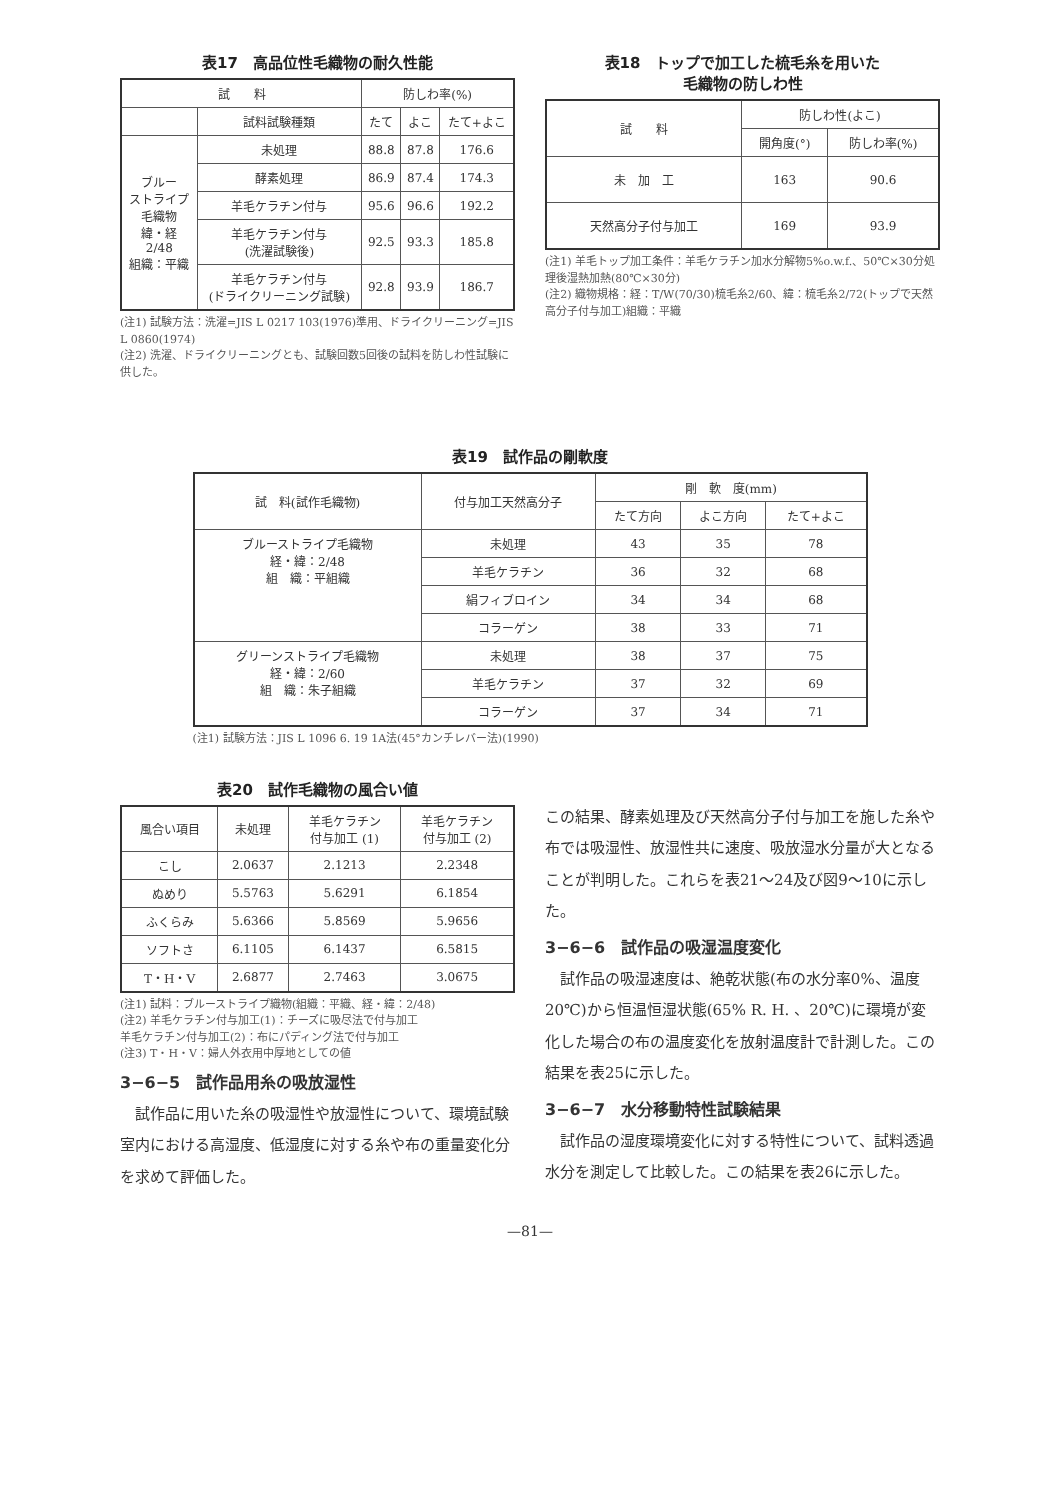表17　高品位性毛織物の耐久性能
| 試 料 | | 防しわ率(%) | | |
| --- | --- | --- | --- | --- |
| | 試料試験種類 | たて | よこ | たて+よこ |
| ブルー ストライプ 毛織物 緯・経 2/48 組織：平織 | 未処理 | 88.8 | 87.8 | 176.6 |
| | 酵素処理 | 86.9 | 87.4 | 174.3 |
| | 羊毛ケラチン付与 | 95.6 | 96.6 | 192.2 |
| | 羊毛ケラチン付与 (洗濯試験後) | 92.5 | 93.3 | 185.8 |
| | 羊毛ケラチン付与 (ドライクリーニング試験) | 92.8 | 93.9 | 186.7 |
(注1) 試験方法：洗濯=JIS L 0217 103(1976)準用、ドライクリーニング=JIS L 0860(1974)
(注2) 洗濯、ドライクリーニングとも、試験回数5回後の試料を防しわ性試験に供した。
表18　トップで加工した梳毛糸を用いた
毛織物の防しわ性
| 試 料 | 防しわ性(よこ) | |
| --- | --- | --- |
| | 開角度(°) | 防しわ率(%) |
| 未 加 工 | 163 | 90.6 |
| 天然高分子付与加工 | 169 | 93.9 |
(注1) 羊毛トップ加工条件：羊毛ケラチン加水分解物5%o.w.f.、50℃×30分処理後湿熱加熱(80℃×30分)
(注2) 織物規格：経：T/W(70/30)梳毛糸2/60、緯：梳毛糸2/72(トップで天然高分子付与加工)組織：平織
表19　試作品の剛軟度
| 試 料(試作毛織物) | 付与加工天然高分子 | 剛 軟 度(mm) | | |
| --- | --- | --- | --- | --- |
| | | たて方向 | よこ方向 | たて+よこ |
| ブルーストライプ毛織物 経・緯：2/48 組 織：平組織 | 未処理 | 43 | 35 | 78 |
| | 羊毛ケラチン | 36 | 32 | 68 |
| | 絹フィブロイン | 34 | 34 | 68 |
| | コラーゲン | 38 | 33 | 71 |
| グリーンストライプ毛織物 経・緯：2/60 組 織：朱子組織 | 未処理 | 38 | 37 | 75 |
| | 羊毛ケラチン | 37 | 32 | 69 |
| | コラーゲン | 37 | 34 | 71 |
(注1) 試験方法：JIS L 1096 6. 19 1A法(45°カンチレバー法)(1990)
表20　試作毛織物の風合い値
| 風合い項目 | 未処理 | 羊毛ケラチン 付与加工 (1) | 羊毛ケラチン 付与加工 (2) |
| --- | --- | --- | --- |
| こし | 2.0637 | 2.1213 | 2.2348 |
| ぬめり | 5.5763 | 5.6291 | 6.1854 |
| ふくらみ | 5.6366 | 5.8569 | 5.9656 |
| ソフトさ | 6.1105 | 6.1437 | 6.5815 |
| T・H・V | 2.6877 | 2.7463 | 3.0675 |
(注1) 試料：ブルーストライプ織物(組織：平織、経・緯：2/48)
(注2) 羊毛ケラチン付与加工(1)：チーズに吸尽法で付与加工
羊毛ケラチン付与加工(2)：布にパディング法で付与加工
(注3) T・H・V：婦人外衣用中厚地としての値
3−6−5　試作品用糸の吸放湿性
　試作品に用いた糸の吸湿性や放湿性について、環境試験室内における高湿度、低湿度に対する糸や布の重量変化分を求めて評価した。
この結果、酵素処理及び天然高分子付与加工を施した糸や布では吸湿性、放湿性共に速度、吸放湿水分量が大となることが判明した。これらを表21〜24及び図9〜10に示した。
3−6−6　試作品の吸湿温度変化
　試作品の吸湿速度は、絶乾状態(布の水分率0%、温度20℃)から恒温恒湿状態(65% R. H. 、20℃)に環境が変化した場合の布の温度変化を放射温度計で計測した。この結果を表25に示した。
3−6−7　水分移動特性試験結果
　試作品の湿度環境変化に対する特性について、試料透過水分を測定して比較した。この結果を表26に示した。
—81—